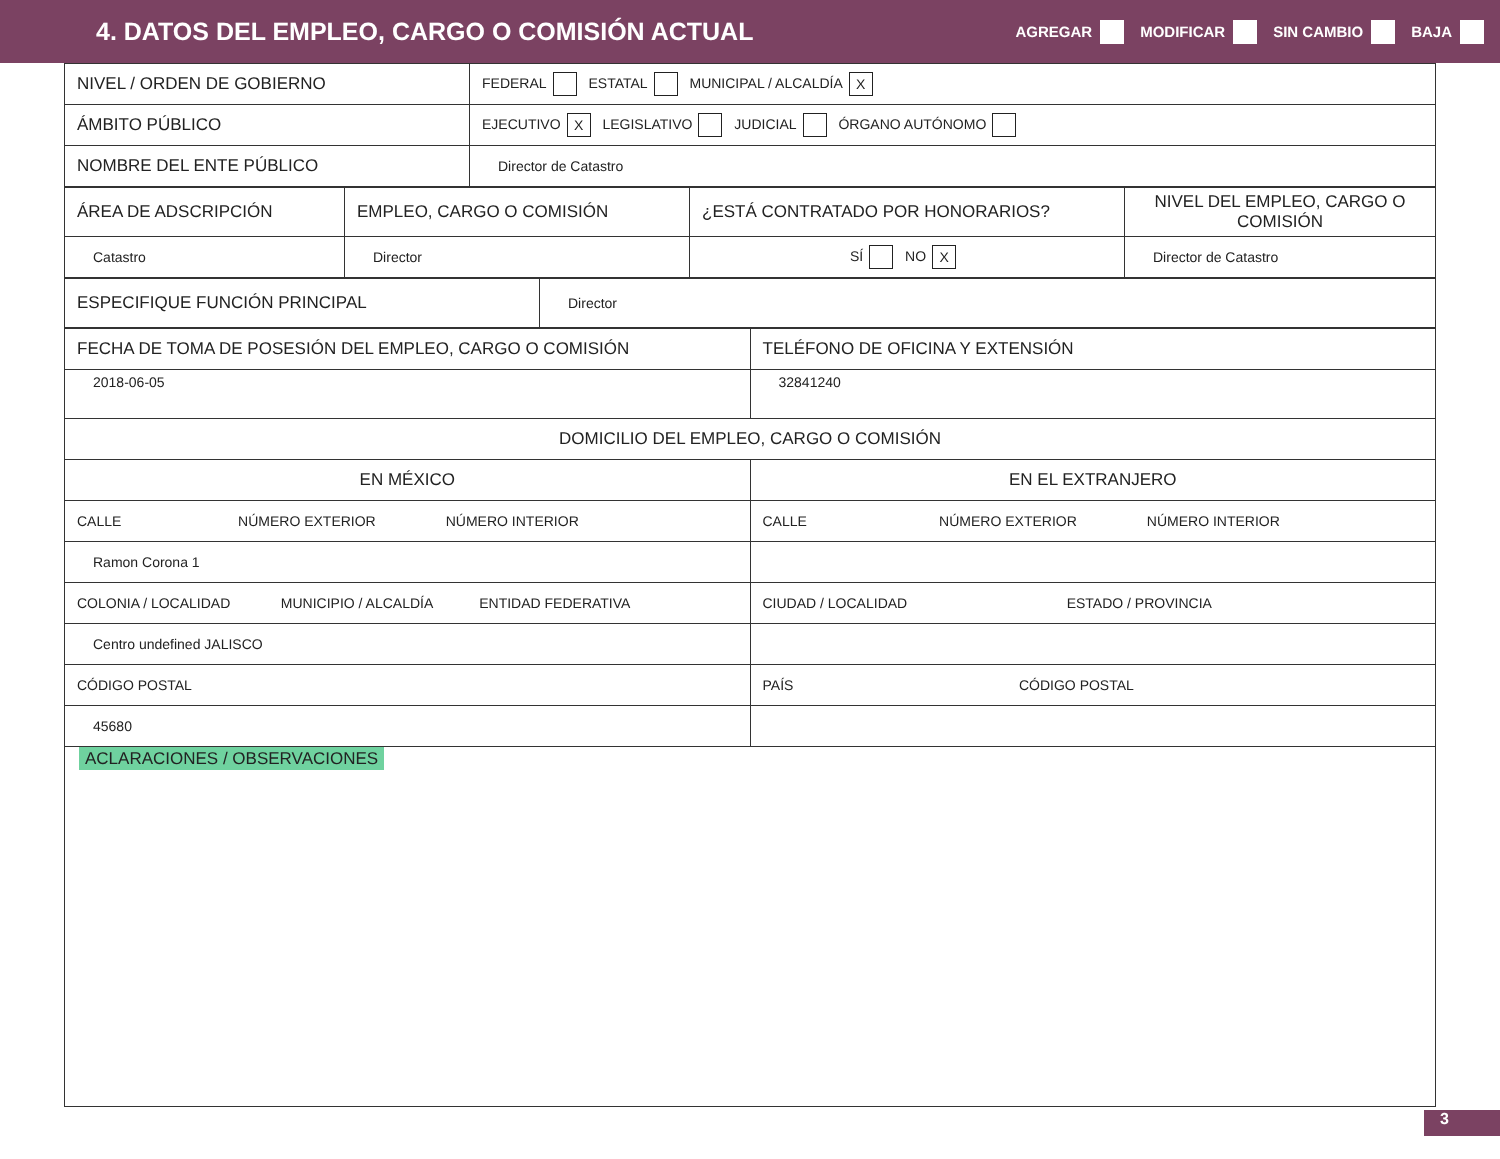4. DATOS DEL EMPLEO, CARGO O COMISIÓN ACTUAL
AGREGAR MODIFICAR SIN CAMBIO BAJA
| NIVEL / ORDEN DE GOBIERNO | FEDERAL ESTATAL MUNICIPAL / ALCALDÍA X |
| ÁMBITO PÚBLICO | EJECUTIVO X LEGISLATIVO JUDICIAL ÓRGANO AUTÓNOMO |
| NOMBRE DEL ENTE PÚBLICO | Director de Catastro |
| ÁREA DE ADSCRIPCIÓN | EMPLEO, CARGO O COMISIÓN | ¿ESTÁ CONTRATADO POR HONORARIOS? | NIVEL DEL EMPLEO, CARGO O COMISIÓN |
| Catastro | Director | SÍ NO X | Director de Catastro |
| ESPECIFIQUE FUNCIÓN PRINCIPAL | Director |
| FECHA DE TOMA DE POSESIÓN DEL EMPLEO, CARGO O COMISIÓN | TELÉFONO DE OFICINA Y EXTENSIÓN |
| 2018-06-05 | 32841240 |
| DOMICILIO DEL EMPLEO, CARGO O COMISIÓN | |
| EN MÉXICO | EN EL EXTRANJERO |
| CALLE NÚMERO EXTERIOR NÚMERO INTERIOR | CALLE NÚMERO EXTERIOR NÚMERO INTERIOR |
| Ramon Corona 1 | |
| COLONIA / LOCALIDAD MUNICIPIO / ALCALDÍA ENTIDAD FEDERATIVA | CIUDAD / LOCALIDAD ESTADO / PROVINCIA |
| Centro undefined JALISCO | |
| CÓDIGO POSTAL | PAÍS CÓDIGO POSTAL |
| 45680 | |
| ACLARACIONES / OBSERVACIONES | |
3